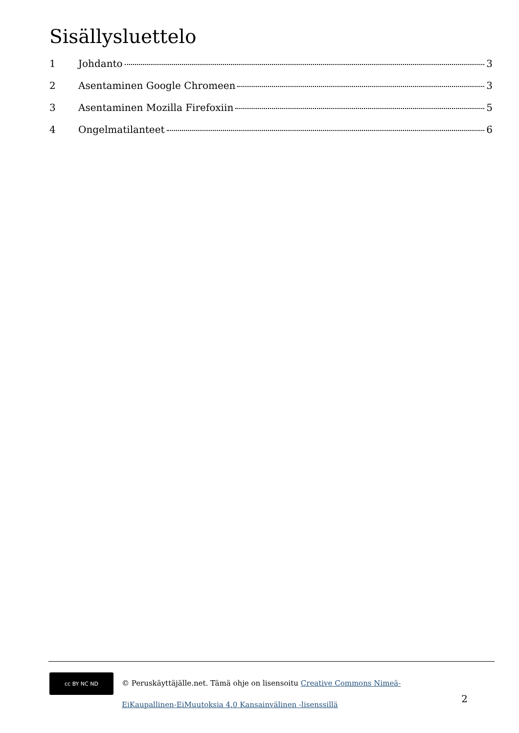Sisällysluettelo
1 Johdanto 3
2 Asentaminen Google Chromeen 3
3 Asentaminen Mozilla Firefoxiin 5
4 Ongelmatilanteet 6
cc BY NC ND
© Peruskäyttäjälle.net. Tämä ohje on lisensoitu Creative Commons Nimeä-EiKaupallinen-EiMuutoksia 4.0 Kansainvälinen -lisenssillä
2